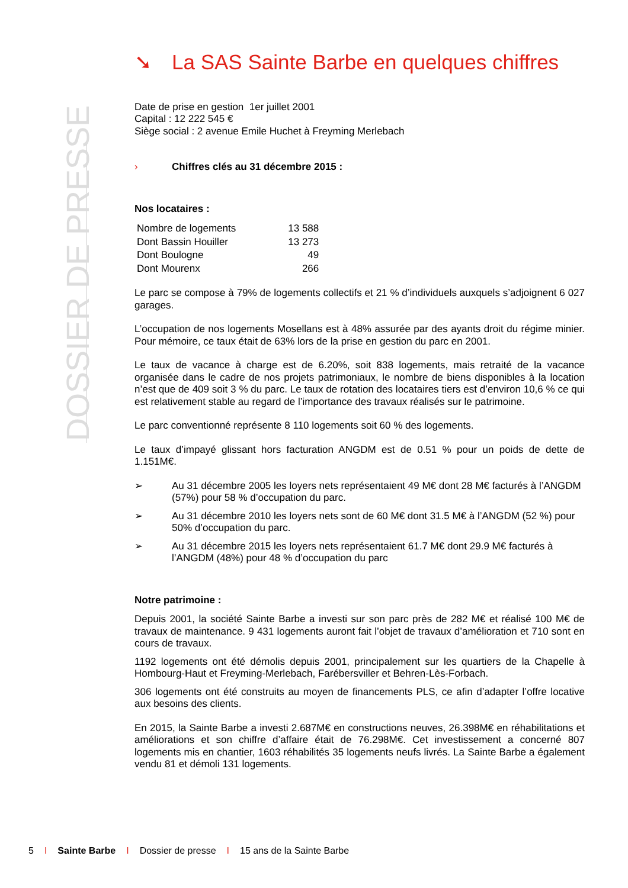DOSSIER DE PRESSE
➘ La SAS Sainte Barbe en quelques chiffres
Date de prise en gestion 1er juillet 2001
Capital : 12 222 545 €
Siège social : 2 avenue Emile Huchet à Freyming Merlebach
› Chiffres clés au 31 décembre 2015 :
Nos locataires :
| Nombre de logements | 13 588 |
| Dont Bassin Houiller | 13 273 |
| Dont Boulogne | 49 |
| Dont Mourenx | 266 |
Le parc se compose à 79% de logements collectifs et 21 % d’individuels auxquels s’adjoignent 6 027 garages.
L’occupation de nos logements Mosellans est à 48% assurée par des ayants droit du régime minier. Pour mémoire, ce taux était de 63% lors de la prise en gestion du parc en 2001.
Le taux de vacance à charge est de 6.20%, soit 838 logements, mais retraité de la vacance organisée dans le cadre de nos projets patrimoniaux, le nombre de biens disponibles à la location n’est que de 409 soit 3 % du parc. Le taux de rotation des locataires tiers est d’environ 10,6 % ce qui est relativement stable au regard de l’importance des travaux réalisés sur le patrimoine.
Le parc conventionné représente 8 110 logements soit 60 % des logements.
Le taux d’impayé glissant hors facturation ANGDM est de 0.51 % pour un poids de dette de 1.151M€.
➢ Au 31 décembre 2005 les loyers nets représentaient 49 M€ dont 28 M€ facturés à l’ANGDM (57%) pour 58 % d’occupation du parc.
➢ Au 31 décembre 2010 les loyers nets sont de 60 M€ dont 31.5 M€ à l’ANGDM (52 %) pour 50% d’occupation du parc.
➢ Au 31 décembre 2015 les loyers nets représentaient 61.7 M€ dont 29.9 M€ facturés à l’ANGDM (48%) pour 48 % d’occupation du parc
Notre patrimoine :
Depuis 2001, la société Sainte Barbe a investi sur son parc près de 282 M€ et réalisé 100 M€ de travaux de maintenance. 9 431 logements auront fait l’objet de travaux d’amélioration et 710 sont en cours de travaux.
1192 logements ont été démolis depuis 2001, principalement sur les quartiers de la Chapelle à Hombourg-Haut et Freyming-Merlebach, Farébersviller et Behren-Lès-Forbach.
306 logements ont été construits au moyen de financements PLS, ce afin d’adapter l’offre locative aux besoins des clients.
En 2015, la Sainte Barbe a investi 2.687M€ en constructions neuves, 26.398M€ en réhabilitations et améliorations et son chiffre d’affaire était de 76.298M€. Cet investissement a concerné 807 logements mis en chantier, 1603 réhabilités 35 logements neufs livrés. La Sainte Barbe a également vendu 81 et démoli 131 logements.
5 I Sainte Barbe I Dossier de presse I 15 ans de la Sainte Barbe